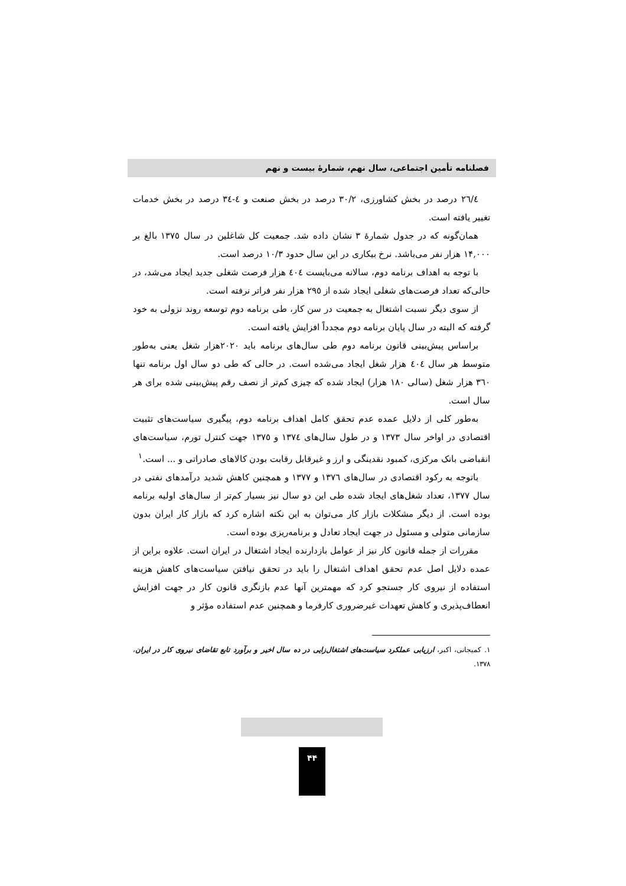فصلنامه تأمین اجتماعی، سال نهم، شمارهٔ بیست و نهم
٢٦/٤ درصد در بخش کشاورزی، ٣٠/٢ درصد در بخش صنعت و ٤-٣٤ درصد در بخش خدمات تغییر یافته است.
همان‌گونه که در جدول شمارهٔ ٣ نشان داده شد. جمعیت کل شاغلین در سال ١٣٧٥ بالغ بر ١۴,٠٠٠ هزار نفر می‌باشد. نرخ بیکاری در این سال حدود ١٠/٣ درصد است.
با توجه به اهداف برنامه دوم، سالانه می‌بایست ٤٠٤ هزار فرصت شغلی جدید ایجاد می‌شد، در حالی‌که تعداد فرصت‌های شغلی ایجاد شده از ٢٩٥ هزار نفر فراتر نرفته است.
از سوی دیگر نسبت اشتغال به جمعیت در سن کار، طی برنامه دوم توسعه روند نزولی به خود گرفته که البته در سال پایان برنامه دوم مجدداً افزایش یافته است.
براساس پیش‌بینی قانون برنامه دوم طی سال‌های برنامه باید ٢٠٢٠هزار شغل یعنی به‌طور متوسط هر سال ٤٠٤ هزار شغل ایجاد می‌شده است. در حالی که طی دو سال اول برنامه تنها ٣٦٠ هزار شغل (سالی ١٨٠ هزار) ایجاد شده که چیزی کم‌تر از نصف رقم پیش‌بینی شده برای هر سال است.
به‌طور کلی از دلایل عمده عدم تحقق کامل اهداف برنامه دوم، پیگیری سیاست‌های تثبیت اقتصادی در اواخر سال ١٣٧٣ و در طول سال‌های ١٣٧٤ و ١٣٧٥ جهت کنترل تورم، سیاست‌های انقباضی بانک مرکزی، کمبود نقدینگی و ارز و غیرقابل رقابت بودن کالاهای صادراتی و ... است.<sup>١</sup>
باتوجه به رکود اقتصادی در سال‌های ١٣٧٦ و ١٣٧٧ و همچنین کاهش شدید درآمدهای نفتی در سال ١٣٧٧، تعداد شغل‌های ایجاد شده طی این دو سال نیز بسیار کم‌تر از سال‌های اولیه برنامه بوده است. از دیگر مشکلات بازار کار می‌توان به این نکته اشاره کرد که بازار کار ایران بدون سازمانی متولی و مسئول در جهت ایجاد تعادل و برنامه‌ریزی بوده است.
مقررات از جمله قانون کار نیز از عوامل بازدارنده ایجاد اشتغال در ایران است. علاوه براین از عمده دلایل اصل عدم تحقق اهداف اشتغال را باید در تحقق نیافتن سیاست‌های کاهش هزینه استفاده از نیروی کار جستجو کرد که مهمترین آنها عدم بازنگری قانون کار در جهت افزایش انعطاف‌پذیری و کاهش تعهدات غیرضروری کارفرما و همچنین عدم استفاده مؤثر و
١. کمیجانی، اکبر، ارزیابی عملکرد سیاست‌های اشتغال‌زایی در ده سال اخیر و برآورد تابع تقاضای نیروی کار در ایران، ١٣٧٨.
۴۴